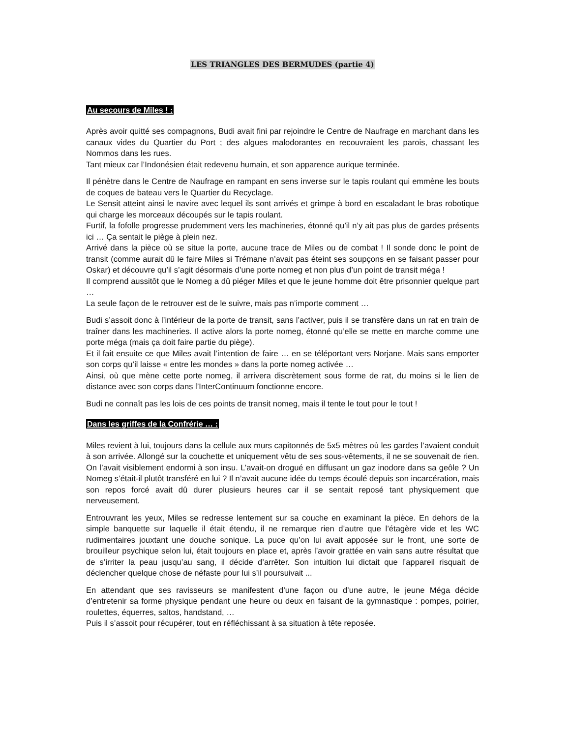LES TRIANGLES DES BERMUDES (partie 4)
Au secours de Miles ! :
Après avoir quitté ses compagnons, Budi avait fini par rejoindre le Centre de Naufrage en marchant dans les canaux vides du Quartier du Port ; des algues malodorantes en recouvraient les parois, chassant les Nommos dans les rues.
Tant mieux car l’Indonésien était redevenu humain, et son apparence aurique terminée.
Il pénètre dans le Centre de Naufrage en rampant en sens inverse sur le tapis roulant qui emmène les bouts de coques de bateau vers le Quartier du Recyclage.
Le Sensit atteint ainsi le navire avec lequel ils sont arrivés et grimpe à bord en escaladant le bras robotique qui charge les morceaux découpés sur le tapis roulant.
Furtif, la fofolle progresse prudemment vers les machineries, étonné qu’il n’y ait pas plus de gardes présents ici … Ça sentait le piège à plein nez.
Arrivé dans la pièce où se situe la porte, aucune trace de Miles ou de combat ! Il sonde donc le point de transit (comme aurait dû le faire Miles si Trémane n’avait pas éteint ses soupçons en se faisant passer pour Oskar) et découvre qu’il s’agit désormais d’une porte nomeg et non plus d’un point de transit méga !
Il comprend aussitôt que le Nomeg a dû piéger Miles et que le jeune homme doit être prisonnier quelque part …
La seule façon de le retrouver est de le suivre, mais pas n’importe comment …
Budi s’assoit donc à l’intérieur de la porte de transit, sans l’activer, puis il se transfère dans un rat en train de traîner dans les machineries. Il active alors la porte nomeg, étonné qu’elle se mette en marche comme une porte méga (mais ça doit faire partie du piège).
Et il fait ensuite ce que Miles avait l’intention de faire … en se téléportant vers Norjane. Mais sans emporter son corps qu’il laisse « entre les mondes » dans la porte nomeg activée …
Ainsi, où que mène cette porte nomeg, il arrivera discrètement sous forme de rat, du moins si le lien de distance avec son corps dans l’InterContinuum fonctionne encore.
Budi ne connaît pas les lois de ces points de transit nomeg, mais il tente le tout pour le tout !
Dans les griffes de la Confrérie … :
Miles revient à lui, toujours dans la cellule aux murs capitonnés de 5x5 mètres où les gardes l’avaient conduit à son arrivée. Allongé sur la couchette et uniquement vêtu de ses sous-vêtements, il ne se souvenait de rien. On l’avait visiblement endormi à son insu. L’avait-on drogué en diffusant un gaz inodore dans sa geôle ? Un Nomeg s’était-il plutôt transféré en lui ? Il n’avait aucune idée du temps écoulé depuis son incarcération, mais son repos forcé avait dû durer plusieurs heures car il se sentait reposé tant physiquement que nerveusement.
Entrouvrant les yeux, Miles se redresse lentement sur sa couche en examinant la pièce. En dehors de la simple banquette sur laquelle il était étendu, il ne remarque rien d’autre que l’étagère vide et les WC rudimentaires jouxtant une douche sonique. La puce qu’on lui avait apposée sur le front, une sorte de brouilleur psychique selon lui, était toujours en place et, après l’avoir grattée en vain sans autre résultat que de s’irriter la peau jusqu’au sang, il décide d’arrêter. Son intuition lui dictait que l’appareil risquait de déclencher quelque chose de néfaste pour lui s’il poursuivait ...
En attendant que ses ravisseurs se manifestent d’une façon ou d’une autre, le jeune Méga décide d’entretenir sa forme physique pendant une heure ou deux en faisant de la gymnastique : pompes, poirier, roulettes, équerres, saltos, handstand, …
Puis il s’assoit pour récupérer, tout en réfléchissant à sa situation à tête reposée.